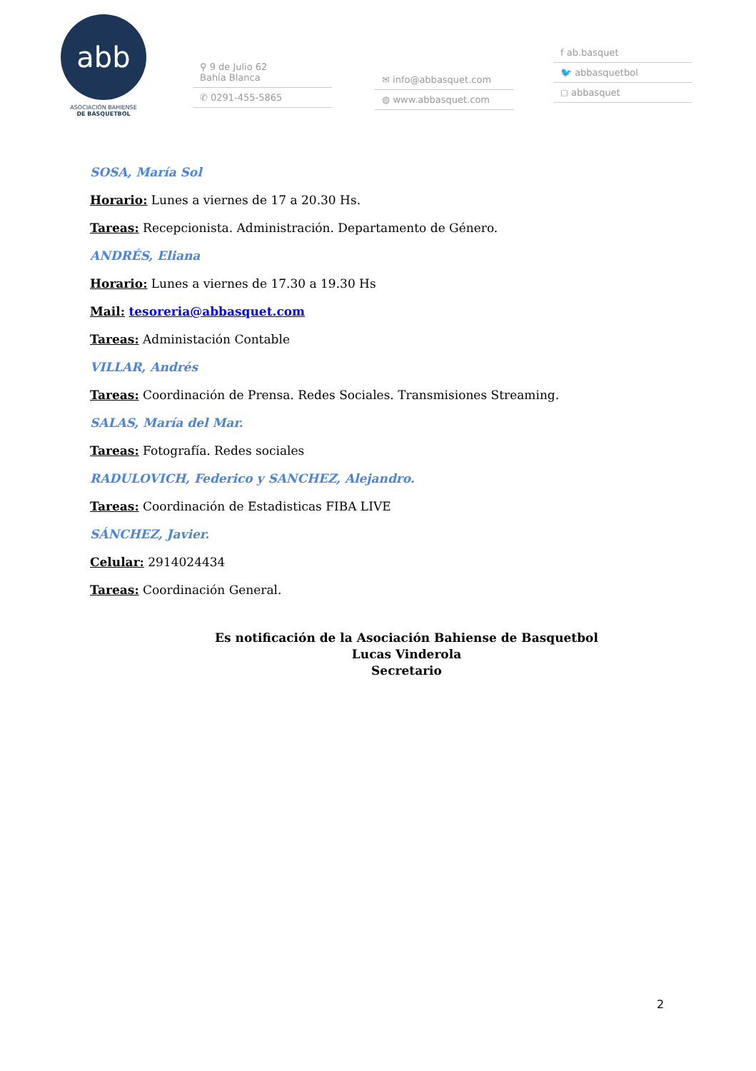abb
ASOCIACIÓN BAHIENSE
DE BÁSQUETBOL
⚲ 9 de Julio 62
Bahía Blanca
✆ 0291-455-5865
✉ info@abbasquet.com
◍ www.abbasquet.com
f ab.basquet
🐦 abbasquetbol
◻ abbasquet
SOSA, María Sol
Horario: Lunes a viernes de 17 a 20.30 Hs.
Tareas: Recepcionista. Administración. Departamento de Género.
ANDRÉS, Eliana
Horario: Lunes a viernes de 17.30 a 19.30 Hs
Mail: tesoreria@abbasquet.com
Tareas: Administación Contable
VILLAR, Andrés
Tareas: Coordinación de Prensa. Redes Sociales. Transmisiones Streaming.
SALAS, María del Mar.
Tareas: Fotografía. Redes sociales
RADULOVICH, Federico y SANCHEZ, Alejandro.
Tareas: Coordinación de Estadisticas FIBA LIVE
SÁNCHEZ, Javier.
Celular: 2914024434
Tareas: Coordinación General.
Es notificación de la Asociación Bahiense de Basquetbol
Lucas Vinderola
Secretario
2